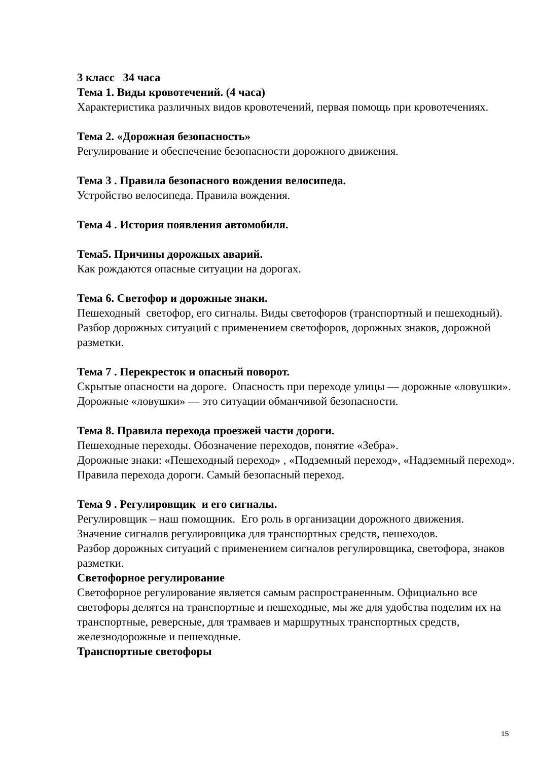3 класс 34 часа
Тема 1. Виды кровотечений. (4 часа)
Характеристика различных видов кровотечений, первая помощь при кровотечениях.
Тема 2. «Дорожная безопасность»
Регулирование и обеспечение безопасности дорожного движения.
Тема 3 . Правила безопасного вождения велосипеда.
Устройство велосипеда. Правила вождения.
Тема 4 . История появления автомобиля.
Тема5. Причины дорожных аварий.
Как рождаются опасные ситуации на дорогах.
Тема 6. Светофор и дорожные знаки.
Пешеходный светофор, его сигналы. Виды светофоров (транспортный и пешеходный).
Разбор дорожных ситуаций с применением светофоров, дорожных знаков, дорожной разметки.
Тема 7 . Перекресток и опасный поворот.
Скрытые опасности на дороге. Опасность при переходе улицы — дорожные «ловушки». Дорожные «ловушки» — это ситуации обманчивой безопасности.
Тема 8. Правила перехода проезжей части дороги.
Пешеходные переходы. Обозначение переходов, понятие «Зебра».
Дорожные знаки: «Пешеходный переход» , «Подземный переход», «Надземный переход».
Правила перехода дороги. Самый безопасный переход.
Тема 9 . Регулировщик и его сигналы.
Регулировщик – наш помощник. Его роль в организации дорожного движения.
Значение сигналов регулировщика для транспортных средств, пешеходов.
Разбор дорожных ситуаций с применением сигналов регулировщика, светофора, знаков разметки.
Светофорное регулирование
Светофорное регулирование является самым распространенным. Официально все светофоры делятся на транспортные и пешеходные, мы же для удобства поделим их на транспортные, реверсные, для трамваев и маршрутных транспортных средств, железнодорожные и пешеходные.
Транспортные светофоры
15